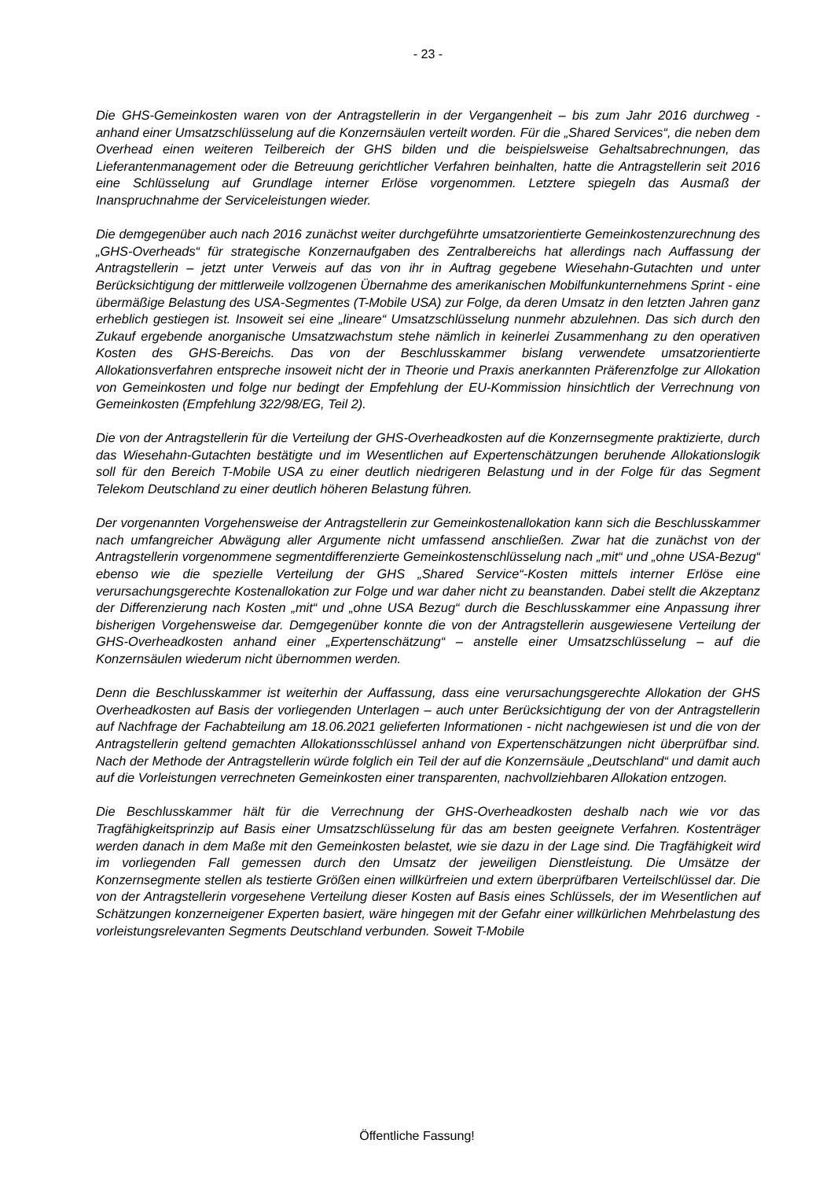- 23 -
Die GHS-Gemeinkosten waren von der Antragstellerin in der Vergangenheit – bis zum Jahr 2016 durchweg - anhand einer Umsatzschlüsselung auf die Konzernsäulen verteilt worden. Für die „Shared Services“, die neben dem Overhead einen weiteren Teilbereich der GHS bilden und die beispielsweise Gehaltsabrechnungen, das Lieferantenmanagement oder die Betreuung gerichtlicher Verfahren beinhalten, hatte die Antragstellerin seit 2016 eine Schlüsselung auf Grundlage interner Erlöse vorgenommen. Letztere spiegeln das Ausmaß der Inanspruchnahme der Serviceleistungen wieder.
Die demgegenüber auch nach 2016 zunächst weiter durchgeführte umsatzorientierte Gemeinkostenzurechnung des „GHS-Overheads“ für strategische Konzernaufgaben des Zentralbereichs hat allerdings nach Auffassung der Antragstellerin – jetzt unter Verweis auf das von ihr in Auftrag gegebene Wiesehahn-Gutachten und unter Berücksichtigung der mittlerweile vollzogenen Übernahme des amerikanischen Mobilfunkunternehmens Sprint - eine übermäßige Belastung des USA-Segmentes (T-Mobile USA) zur Folge, da deren Umsatz in den letzten Jahren ganz erheblich gestiegen ist. Insoweit sei eine „lineare“ Umsatzschlüsselung nunmehr abzulehnen. Das sich durch den Zukauf ergebende anorganische Umsatzwachstum stehe nämlich in keinerlei Zusammenhang zu den operativen Kosten des GHS-Bereichs. Das von der Beschlusskammer bislang verwendete umsatzorientierte Allokationsverfahren entspreche insoweit nicht der in Theorie und Praxis anerkannten Präferenzfolge zur Allokation von Gemeinkosten und folge nur bedingt der Empfehlung der EU-Kommission hinsichtlich der Verrechnung von Gemeinkosten (Empfehlung 322/98/EG, Teil 2).
Die von der Antragstellerin für die Verteilung der GHS-Overheadkosten auf die Konzernsegmente praktizierte, durch das Wiesehahn-Gutachten bestätigte und im Wesentlichen auf Expertenschätzungen beruhende Allokationslogik soll für den Bereich T-Mobile USA zu einer deutlich niedrigeren Belastung und in der Folge für das Segment Telekom Deutschland zu einer deutlich höheren Belastung führen.
Der vorgenannten Vorgehensweise der Antragstellerin zur Gemeinkostenallokation kann sich die Beschlusskammer nach umfangreicher Abwägung aller Argumente nicht umfassend anschließen. Zwar hat die zunächst von der Antragstellerin vorgenommene segmentdifferenzierte Gemeinkostenschlüsselung nach „mit“ und „ohne USA-Bezug“ ebenso wie die spezielle Verteilung der GHS „Shared Service“-Kosten mittels interner Erlöse eine verursachungsgerechte Kostenallokation zur Folge und war daher nicht zu beanstanden. Dabei stellt die Akzeptanz der Differenzierung nach Kosten „mit“ und „ohne USA Bezug“ durch die Beschlusskammer eine Anpassung ihrer bisherigen Vorgehensweise dar. Demgegenüber konnte die von der Antragstellerin ausgewiesene Verteilung der GHS-Overheadkosten anhand einer „Expertenschätzung“ – anstelle einer Umsatzschlüsselung – auf die Konzernsäulen wiederum nicht übernommen werden.
Denn die Beschlusskammer ist weiterhin der Auffassung, dass eine verursachungsgerechte Allokation der GHS Overheadkosten auf Basis der vorliegenden Unterlagen – auch unter Berücksichtigung der von der Antragstellerin auf Nachfrage der Fachabteilung am 18.06.2021 gelieferten Informationen - nicht nachgewiesen ist und die von der Antragstellerin geltend gemachten Allokationsschlüssel anhand von Expertenschätzungen nicht überprüfbar sind. Nach der Methode der Antragstellerin würde folglich ein Teil der auf die Konzernsäule „Deutschland“ und damit auch auf die Vorleistungen verrechneten Gemeinkosten einer transparenten, nachvollziehbaren Allokation entzogen.
Die Beschlusskammer hält für die Verrechnung der GHS-Overheadkosten deshalb nach wie vor das Tragfähigkeitsprinzip auf Basis einer Umsatzschlüsselung für das am besten geeignete Verfahren. Kostenträger werden danach in dem Maße mit den Gemeinkosten belastet, wie sie dazu in der Lage sind. Die Tragfähigkeit wird im vorliegenden Fall gemessen durch den Umsatz der jeweiligen Dienstleistung. Die Umsätze der Konzernsegmente stellen als testierte Größen einen willkürfreien und extern überprüfbaren Verteilschlüssel dar. Die von der Antragstellerin vorgesehene Verteilung dieser Kosten auf Basis eines Schlüssels, der im Wesentlichen auf Schätzungen konzerneigener Experten basiert, wäre hingegen mit der Gefahr einer willkürlichen Mehrbelastung des vorleistungsrelevanten Segments Deutschland verbunden. Soweit T-Mobile
Öffentliche Fassung!